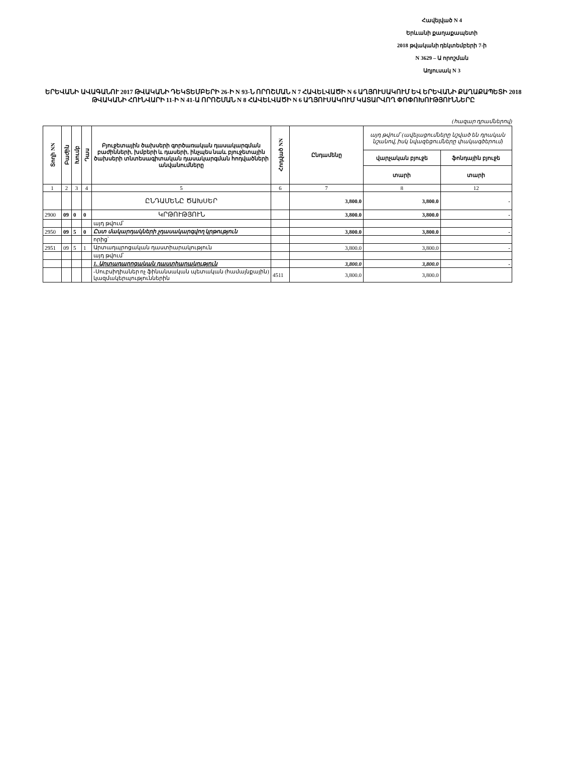Հավելված N 4
Երևանի քաղաքապետի
2018 թվականի դեկտեմբերի 7-ի
N 3629 – Ա որոշման
Աղյուսակ N 3
ԵՐԵՎԱՆԻ ԱՎԱԳԱՆՈՒ 2017 ԹՎԱԿԱՆԻ ԴԵԿՏԵՄԲԵՐԻ 26-Ի N 93-Ն ՈՐՈՇՄԱՆ N 7 ՀԱՎԵԼՎԱԾԻ N 6 ԱՂՅՈՒՍԱԿՈՒՄ ԵՎ ԵՐԵՎԱՆԻ ՔԱՂԱՔԱՊԵՏԻ 2018 ԹՎԱԿԱՆԻ ՀՈՒՆՎԱՐԻ 11-Ի N 41-Ա ՈՐՈՇՄԱՆ N 8 ՀԱՎԵԼՎԱԾԻ N 6 ԱՂՅՈՒՍԱԿՈՒՄ ԿԱՏԱՐՎՈՂ ՓՈՓՈԽՈՒԹՅՈՒՆՆԵՐԸ
(հազար դրամներով)
| Տողի NN | Բաժին | Խումբ | Դաս | Բյուջետային ծախսերի գործառական դասակարգման բաժինների, խմբերի և դասերի, ինչպես նաև բյուջետային ծախսերի տնտեսագիտական դասակարգման հոդվածների անվանումները | Հոդված NN | Ընդամենը | այդ թվում՝ (ավելացումները նշված են դրական նշանով, իսկ նվազեցումները փակագծերում) | |
| --- | --- | --- | --- | --- | --- | --- | --- | --- |
| | | | | | | | վարչական բյուջե | ֆոնդային բյուջե |
| | | | | | | | տարի | տարի |
| 1 | 2 | 3 | 4 | 5 | 6 | 7 | 8 | 12 |
| | | | | ԸՆԴԱՄԵՆԸ ԾԱԽՍԵՐ | | 3,800.0 | 3,800.0 | - |
| 2900 | 09 | 0 | 0 | ԿՐԹՈՒԹՅՈՒՆ | | 3,800.0 | 3,800.0 | - |
| | | | | այդ թվում՝ | | | | |
| 2950 | 09 | 5 | 0 | Ըստ մակարդակների չդասակարգվող կրթություն | | 3,800.0 | 3,800.0 | - |
| | | | | որից՝ | | | | |
| 2951 | 09 | 5 | 1 | Արտադպրոցական դաստիարակություն | | 3,800.0 | 3,800.0 | - |
| | | | | այդ թվում՝ | | | | |
| | | | | 1. Արտադպրոցական դաստիարակություն | | 3,800.0 | 3,800.0 | - |
| | | | | -Սուբսիդիաներ ոչ ֆինանսական պետական (համայնքային) կազմակերպություններին | 4511 | 3,800.0 | 3,800.0 | |